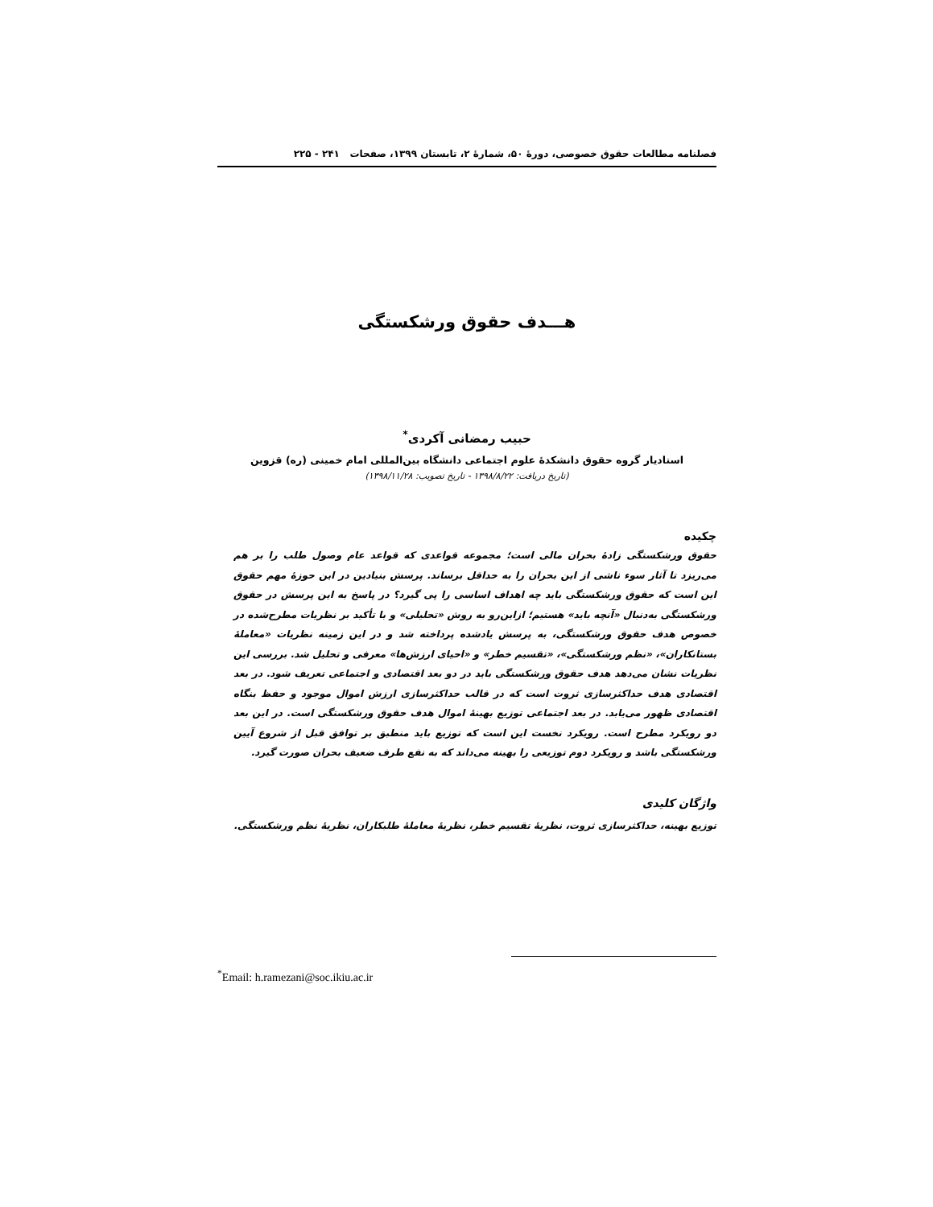فصلنامه مطالعات حقوق خصوصی، دورهٔ ۵۰، شمارهٔ ۲، تابستان ۱۳۹۹، صفحات ۲۴۱ - ۲۲۵
هـــدف حقوق ورشکستگی
حبیب رمضانی آکردی<sup>*</sup>
استادیار گروه حقوق دانشکدهٔ علوم اجتماعی دانشگاه بین‌المللی امام خمینی (ره) قزوین
(تاریخ دریافت: ۱۳۹۸/۸/۲۲ - تاریخ تصویب: ۱۳۹۸/۱۱/۲۸)
چکیده
حقوق ورشکستگی زادهٔ بحران مالی است؛ مجموعه قواعدی که قواعد عام وصول طلب را بر هم می‌ریزد تا آثار سوء ناشی از این بحران را به حداقل برساند. پرسش بنیادین در این حوزهٔ مهم حقوق این است که حقوق ورشکستگی باید چه اهداف اساسی را پی گیرد؟ در پاسخ به این پرسش در حقوق ورشکستگی به‌دنبال «آنچه باید» هستیم؛ ازاین‌رو به روش «تحلیلی» و با تأکید بر نظریات مطرح‌شده در خصوص هدف حقوق ورشکستگی، به پرسش یادشده پرداخته شد و در این زمینه نظریات «معاملهٔ بستانکاران»، «نظم ورشکستگی»، «تقسیم خطر» و «احیای ارزش‌ها» معرفی و تحلیل شد. بررسی این نظریات نشان می‌دهد هدف حقوق ورشکستگی باید در دو بعد اقتصادی و اجتماعی تعریف شود. در بعد اقتصادی هدف حداکثرسازی ثروت است که در قالب حداکثرسازی ارزش اموال موجود و حفظ بنگاه اقتصادی ظهور می‌یابد. در بعد اجتماعی توزیع بهینهٔ اموال هدف حقوق ورشکستگی است. در این بعد دو رویکرد مطرح است. رویکرد نخست این است که توزیع باید منطبق بر توافق قبل از شروع آیین ورشکستگی باشد و رویکرد دوم توزیعی را بهینه می‌داند که به نفع طرف ضعیف بحران صورت گیرد.
واژگان کلیدی
توزیع بهینه، حداکثرسازی ثروت، نظریهٔ تقسیم خطر، نظریهٔ معاملهٔ طلبکاران، نظریهٔ نظم ورشکستگی.
<sup>*</sup> Email: h.ramezani@soc.ikiu.ac.ir